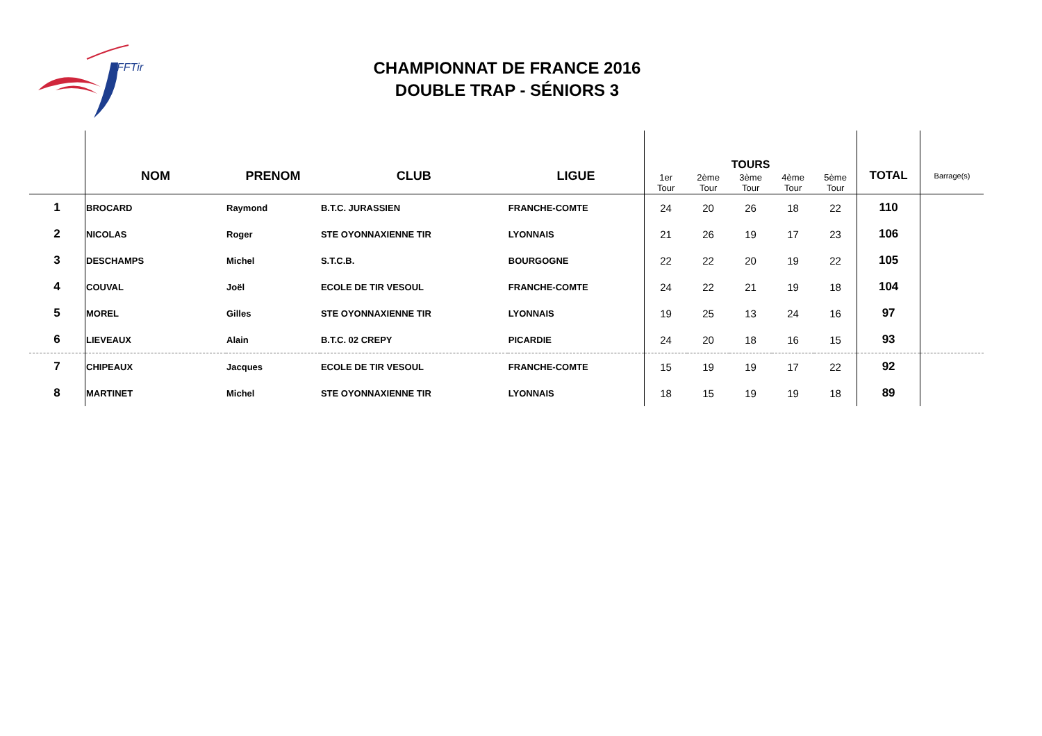FFTir
CHAMPIONNAT DE FRANCE 2016
DOUBLE TRAP - SÉNIORS 3
| | NOM | PRENOM | CLUB | LIGUE | TOURS | | | | | TOTAL | Barrage(s) |
| --- | --- | --- | --- | --- | --- | --- | --- | --- | --- | --- | --- |
| | | | | | 1er Tour | 2ème Tour | 3ème Tour | 4ème Tour | 5ème Tour | | |
| 1 | BROCARD | Raymond | B.T.C. JURASSIEN | FRANCHE-COMTE | 24 | 20 | 26 | 18 | 22 | 110 | |
| 2 | NICOLAS | Roger | STE OYONNAXIENNE TIR | LYONNAIS | 21 | 26 | 19 | 17 | 23 | 106 | |
| 3 | DESCHAMPS | Michel | S.T.C.B. | BOURGOGNE | 22 | 22 | 20 | 19 | 22 | 105 | |
| 4 | COUVAL | Joël | ECOLE DE TIR VESOUL | FRANCHE-COMTE | 24 | 22 | 21 | 19 | 18 | 104 | |
| 5 | MOREL | Gilles | STE OYONNAXIENNE TIR | LYONNAIS | 19 | 25 | 13 | 24 | 16 | 97 | |
| 6 | LIEVEAUX | Alain | B.T.C. 02 CREPY | PICARDIE | 24 | 20 | 18 | 16 | 15 | 93 | |
| 7 | CHIPEAUX | Jacques | ECOLE DE TIR VESOUL | FRANCHE-COMTE | 15 | 19 | 19 | 17 | 22 | 92 | |
| 8 | MARTINET | Michel | STE OYONNAXIENNE TIR | LYONNAIS | 18 | 15 | 19 | 19 | 18 | 89 | |